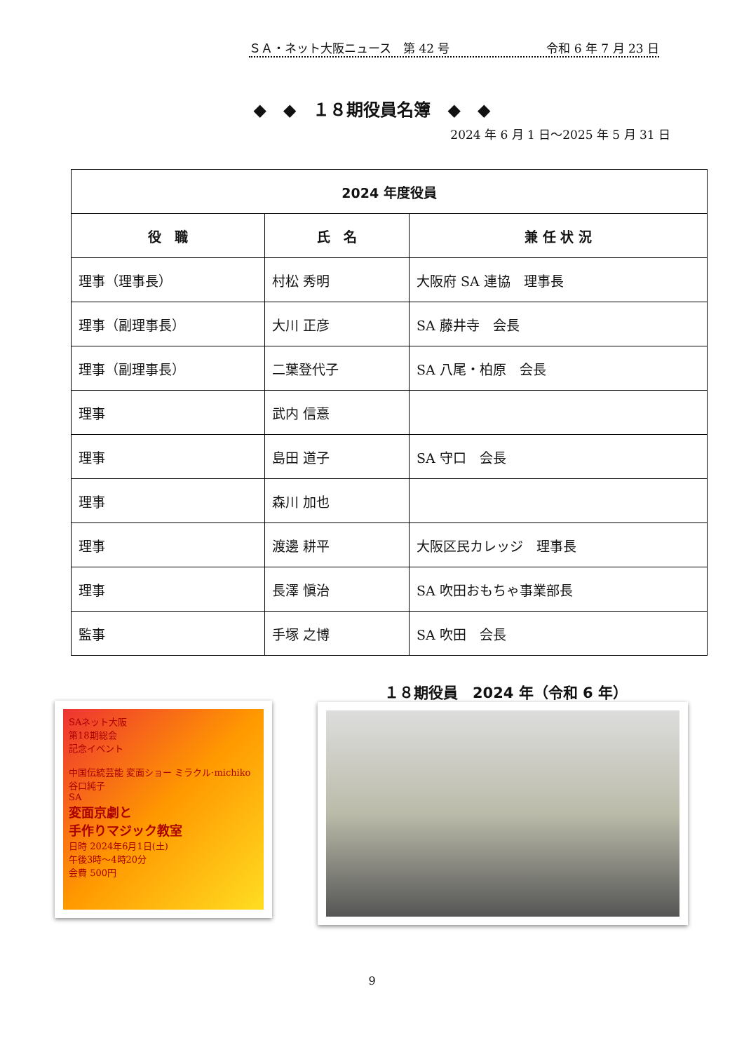ＳＡ・ネット大阪ニュース　第 42 号 令和 6 年 7 月 23 日
◆　◆　１８期役員名簿　◆　◆
2024 年 6 月 1 日～2025 年 5 月 31 日
| 2024 年度役員 | | |
| --- | --- | --- |
| 役 職 | 氏 名 | 兼 任 状 況 |
| 理事（理事長） | 村松 秀明 | 大阪府 SA 連協 理事長 |
| 理事（副理事長） | 大川 正彦 | SA 藤井寺 会長 |
| 理事（副理事長） | 二葉登代子 | SA 八尾・柏原 会長 |
| 理事 | 武内 信憙 | |
| 理事 | 島田 道子 | SA 守口 会長 |
| 理事 | 森川 加也 | |
| 理事 | 渡邊 耕平 | 大阪区民カレッジ 理事長 |
| 理事 | 長澤 愼治 | SA 吹田おもちゃ事業部長 |
| 監事 | 手塚 之博 | SA 吹田 会長 |
SAネット大阪
第18期総会
記念イベント
中国伝統芸能 変面ショー ミラクル·michiko 谷口純子
SA
変面京劇と
手作りマジック教室
日時 2024年6月1日(土)
午後3時～4時20分
会費 500円
１８期役員　2024 年（令和 6 年）
9